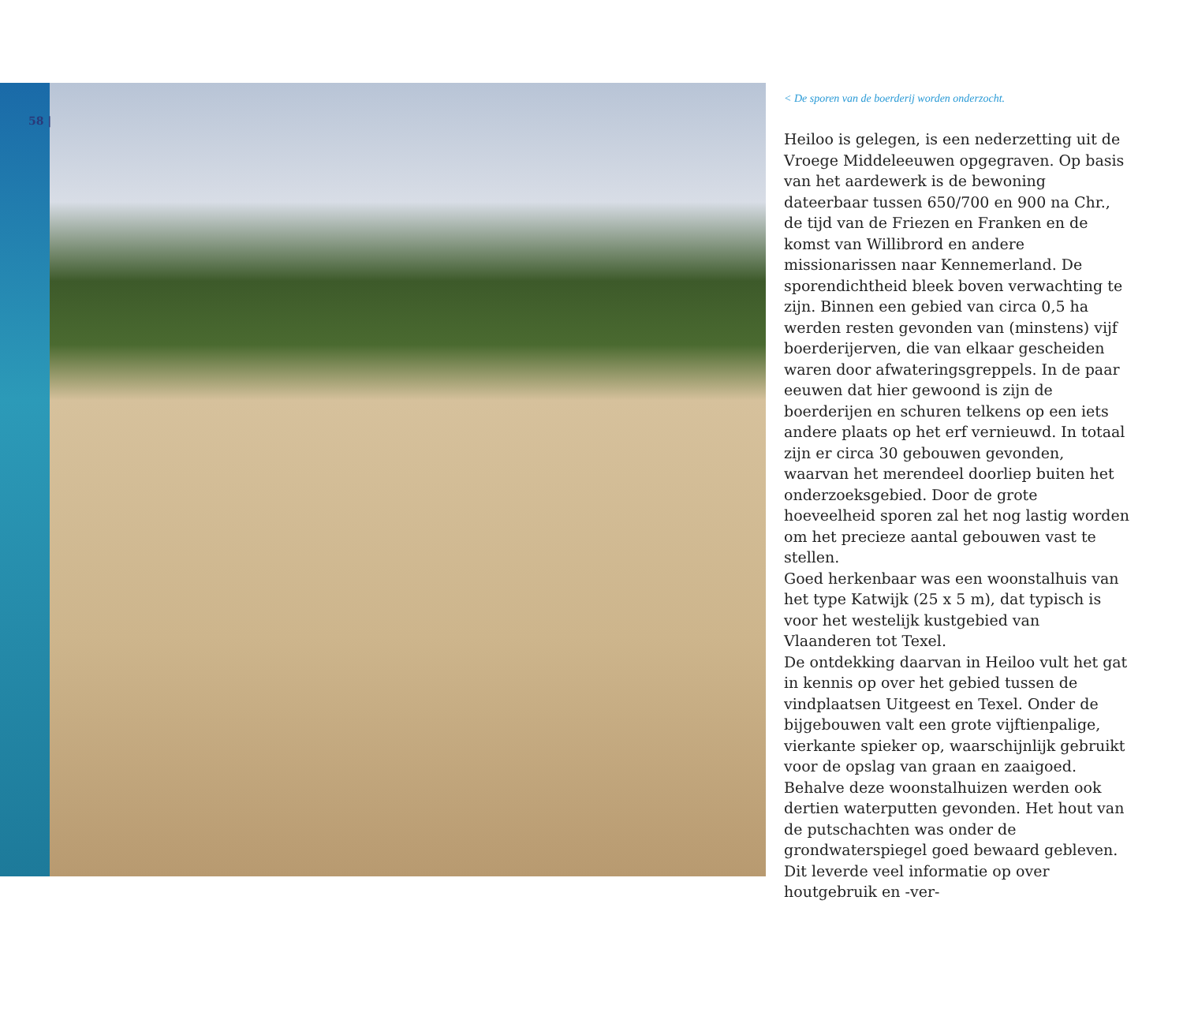58 |
< De sporen van de boerderij worden onderzocht.
Heiloo is gelegen, is een nederzetting uit de Vroege Middeleeuwen opgegraven. Op basis van het aardewerk is de bewoning dateerbaar tussen 650/700 en 900 na Chr., de tijd van de Friezen en Franken en de komst van Willibrord en andere missionarissen naar Kennemerland. De sporendichtheid bleek boven verwachting te zijn. Binnen een gebied van circa 0,5 ha werden resten gevonden van (minstens) vijf boerderijerven, die van elkaar gescheiden waren door afwateringsgreppels. In de paar eeuwen dat hier gewoond is zijn de boerderijen en schuren telkens op een iets andere plaats op het erf vernieuwd. In totaal zijn er circa 30 gebouwen gevonden, waarvan het merendeel doorliep buiten het onderzoeksgebied. Door de grote hoeveelheid sporen zal het nog lastig worden om het precieze aantal gebouwen vast te stellen.
Goed herkenbaar was een woonstalhuis van het type Katwijk (25 x 5 m), dat typisch is voor het westelijk kustgebied van Vlaanderen tot Texel.
De ontdekking daarvan in Heiloo vult het gat in kennis op over het gebied tussen de vindplaatsen Uitgeest en Texel. Onder de bijgebouwen valt een grote vijftienpalige, vierkante spieker op, waarschijnlijk gebruikt voor de opslag van graan en zaaigoed.
Behalve deze woonstalhuizen werden ook dertien waterputten gevonden. Het hout van de putschachten was onder de grondwaterspiegel goed bewaard gebleven. Dit leverde veel informatie op over houtgebruik en -ver-